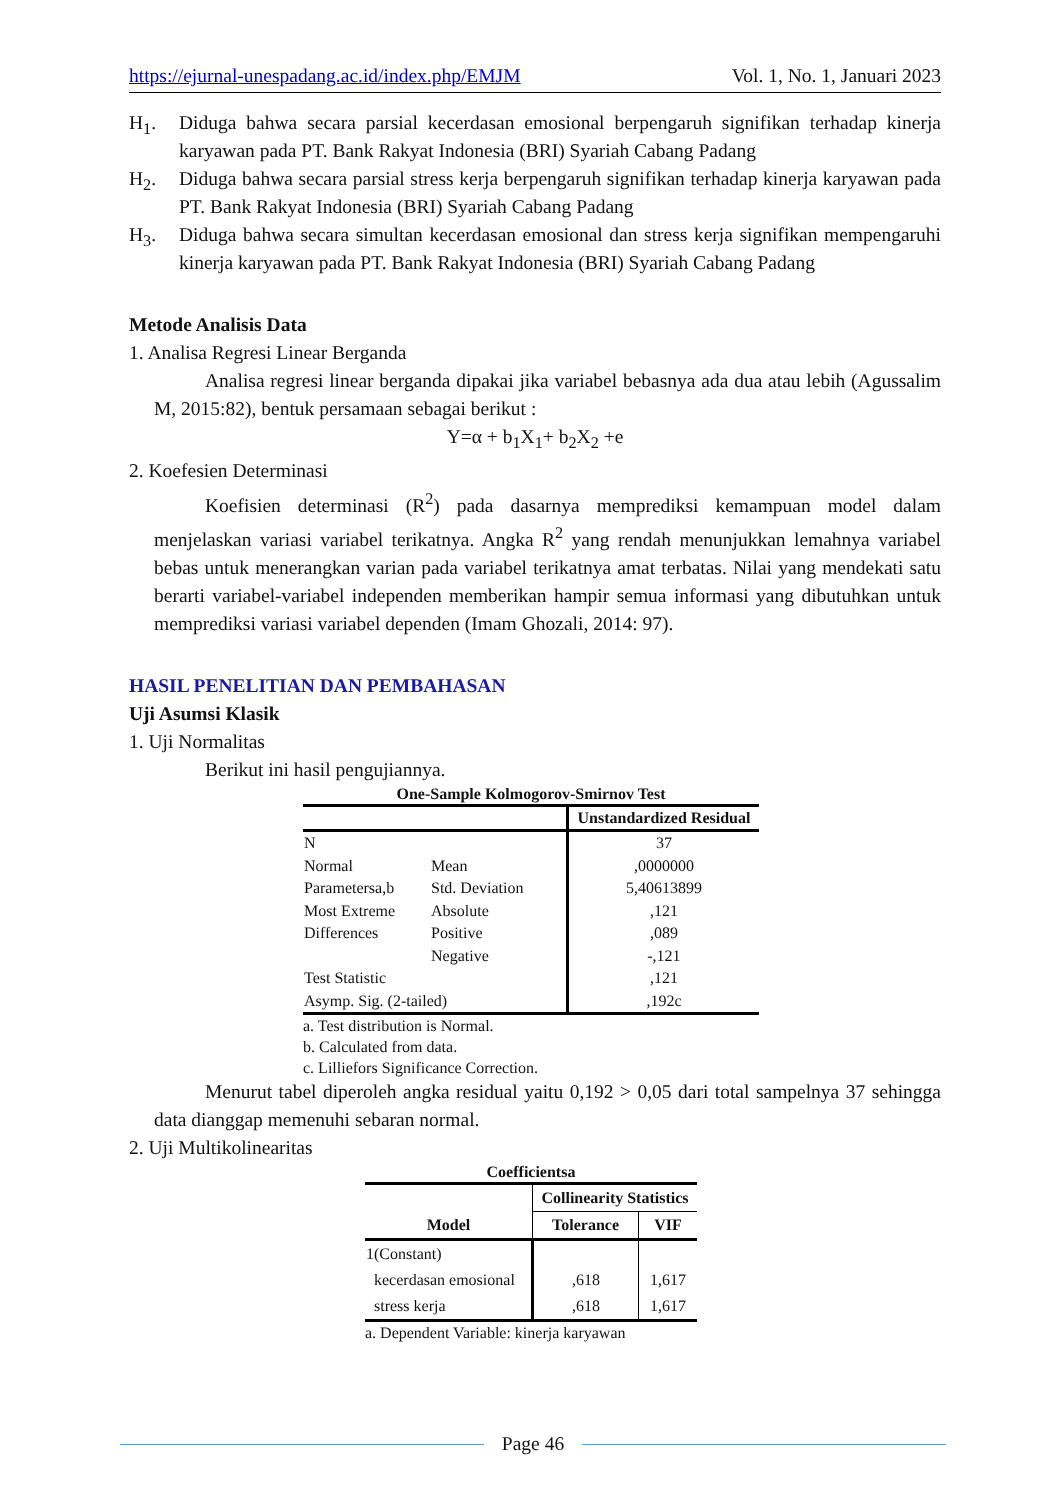https://ejurnal-unespadang.ac.id/index.php/EMJM Vol. 1, No. 1, Januari 2023
H<sub>1</sub>. Diduga bahwa secara parsial kecerdasan emosional berpengaruh signifikan terhadap kinerja karyawan pada PT. Bank Rakyat Indonesia (BRI) Syariah Cabang Padang
H<sub>2</sub>. Diduga bahwa secara parsial stress kerja berpengaruh signifikan terhadap kinerja karyawan pada PT. Bank Rakyat Indonesia (BRI) Syariah Cabang Padang
H<sub>3</sub>. Diduga bahwa secara simultan kecerdasan emosional dan stress kerja signifikan mempengaruhi kinerja karyawan pada PT. Bank Rakyat Indonesia (BRI) Syariah Cabang Padang
Metode Analisis Data
1. Analisa Regresi Linear Berganda
Analisa regresi linear berganda dipakai jika variabel bebasnya ada dua atau lebih (Agussalim M, 2015:82), bentuk persamaan sebagai berikut :
Y=α + b<sub>1</sub>X<sub>1</sub>+ b<sub>2</sub>X<sub>2</sub> +e
2. Koefesien Determinasi
Koefisien determinasi (R<sup>2</sup>) pada dasarnya memprediksi kemampuan model dalam menjelaskan variasi variabel terikatnya. Angka R<sup>2</sup> yang rendah menunjukkan lemahnya variabel bebas untuk menerangkan varian pada variabel terikatnya amat terbatas. Nilai yang mendekati satu berarti variabel-variabel independen memberikan hampir semua informasi yang dibutuhkan untuk memprediksi variasi variabel dependen (Imam Ghozali, 2014: 97).
HASIL PENELITIAN DAN PEMBAHASAN
Uji Asumsi Klasik
1. Uji Normalitas
Berikut ini hasil pengujiannya.
One-Sample Kolmogorov-Smirnov Test
| | | Unstandardized Residual |
| --- | --- | --- |
| N | | 37 |
| Normal | Mean | ,0000000 |
| Parametersa,b | Std. Deviation | 5,40613899 |
| Most Extreme | Absolute | ,121 |
| Differences | Positive | ,089 |
| | Negative | -,121 |
| Test Statistic | | ,121 |
| Asymp. Sig. (2-tailed) | | ,192c |
a. Test distribution is Normal.
b. Calculated from data.
c. Lilliefors Significance Correction.
Menurut tabel diperoleh angka residual yaitu 0,192 > 0,05 dari total sampelnya 37 sehingga data dianggap memenuhi sebaran normal.
2. Uji Multikolinearitas
Coefficientsa
| Model | Collinearity Statistics | |
| --- | --- | --- |
| | Tolerance | VIF |
| 1(Constant) | | |
| kecerdasan emosional | ,618 | 1,617 |
| stress kerja | ,618 | 1,617 |
a. Dependent Variable: kinerja karyawan
Page 46